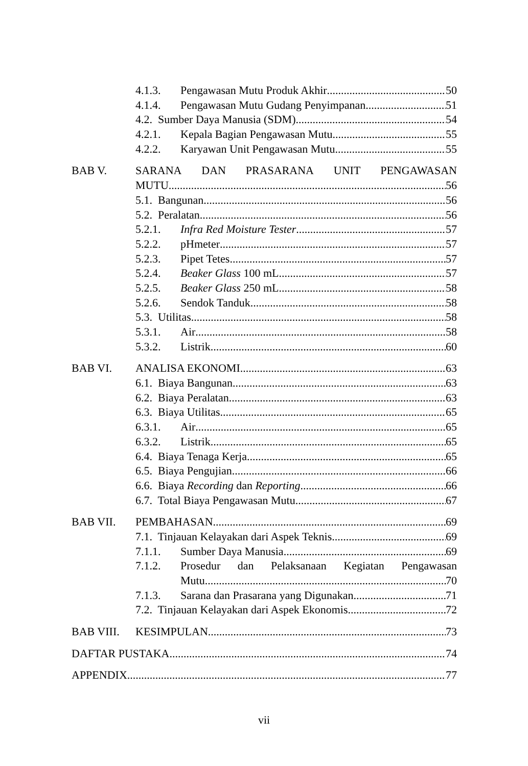4.1.3. Pengawasan Mutu Produk Akhir 50
4.1.4. Pengawasan Mutu Gudang Penyimpanan 51
4.2. Sumber Daya Manusia (SDM) 54
4.2.1. Kepala Bagian Pengawasan Mutu 55
4.2.2. Karyawan Unit Pengawasan Mutu 55
BAB V. SARANA DAN PRASARANA UNIT PENGAWASAN
MUTU 56
5.1. Bangunan 56
5.2. Peralatan 56
5.2.1. Infra Red Moisture Tester 57
5.2.2. pHmeter 57
5.2.3. Pipet Tetes 57
5.2.4. Beaker Glass 100 mL 57
5.2.5. Beaker Glass 250 mL 58
5.2.6. Sendok Tanduk 58
5.3. Utilitas 58
5.3.1. Air 58
5.3.2. Listrik 60
BAB VI. ANALISA EKONOMI 63
6.1. Biaya Bangunan 63
6.2. Biaya Peralatan 63
6.3. Biaya Utilitas 65
6.3.1. Air 65
6.3.2. Listrik 65
6.4. Biaya Tenaga Kerja 65
6.5. Biaya Pengujian 66
6.6. Biaya Recording dan Reporting 66
6.7. Total Biaya Pengawasan Mutu 67
BAB VII. PEMBAHASAN 69
7.1. Tinjauan Kelayakan dari Aspek Teknis 69
7.1.1. Sumber Daya Manusia 69
7.1.2. Prosedur dan Pelaksanaan Kegiatan Pengawasan
Mutu 70
7.1.3. Sarana dan Prasarana yang Digunakan 71
7.2. Tinjauan Kelayakan dari Aspek Ekonomis 72
BAB VIII. KESIMPULAN 73
DAFTAR PUSTAKA 74
APPENDIX 77
vii